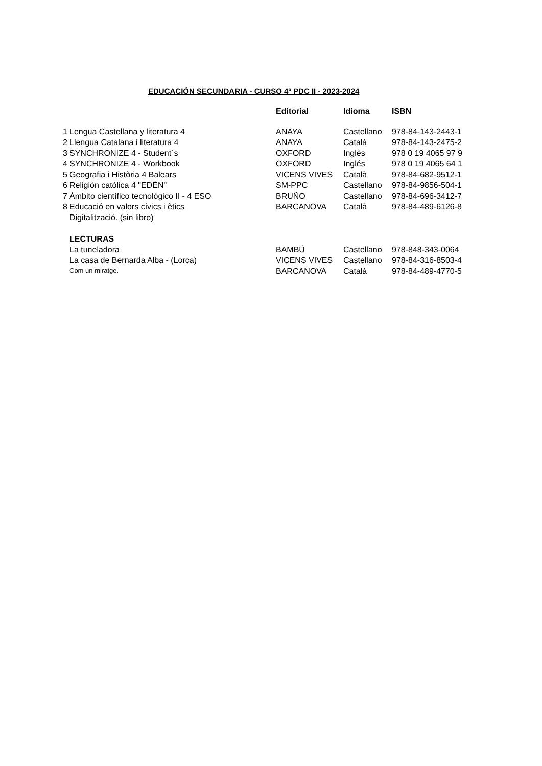EDUCACIÓN SECUNDARIA - CURSO 4º PDC II - 2023-2024
| | | Editorial | Idioma | ISBN |
| --- | --- | --- | --- | --- |
| 1 | Lengua Castellana y literatura 4 | ANAYA | Castellano | 978-84-143-2443-1 |
| 2 | Llengua Catalana i literatura 4 | ANAYA | Català | 978-84-143-2475-2 |
| 3 | SYNCHRONIZE 4 - Student´s | OXFORD | Inglés | 978 0 19 4065 97 9 |
| 4 | SYNCHRONIZE 4 - Workbook | OXFORD | Inglés | 978 0 19 4065 64 1 |
| 5 | Geografia i Història 4 Balears | VICENS VIVES | Català | 978-84-682-9512-1 |
| 6 | Religión católica 4 "EDÉN" | SM-PPC | Castellano | 978-84-9856-504-1 |
| 7 | Ámbito científico tecnológico II - 4 ESO | BRUÑO | Castellano | 978-84-696-3412-7 |
| 8 | Educació en valors cívics i ètics | BARCANOVA | Català | 978-84-489-6126-8 |
| | Digitalització. (sin libro) | | | |
| | LECTURAS | | | |
| | La tuneladora | BAMBÚ | Castellano | 978-848-343-0064 |
| | La casa de Bernarda Alba - (Lorca) | VICENS VIVES | Castellano | 978-84-316-8503-4 |
| | Com un miratge. | BARCANOVA | Català | 978-84-489-4770-5 |